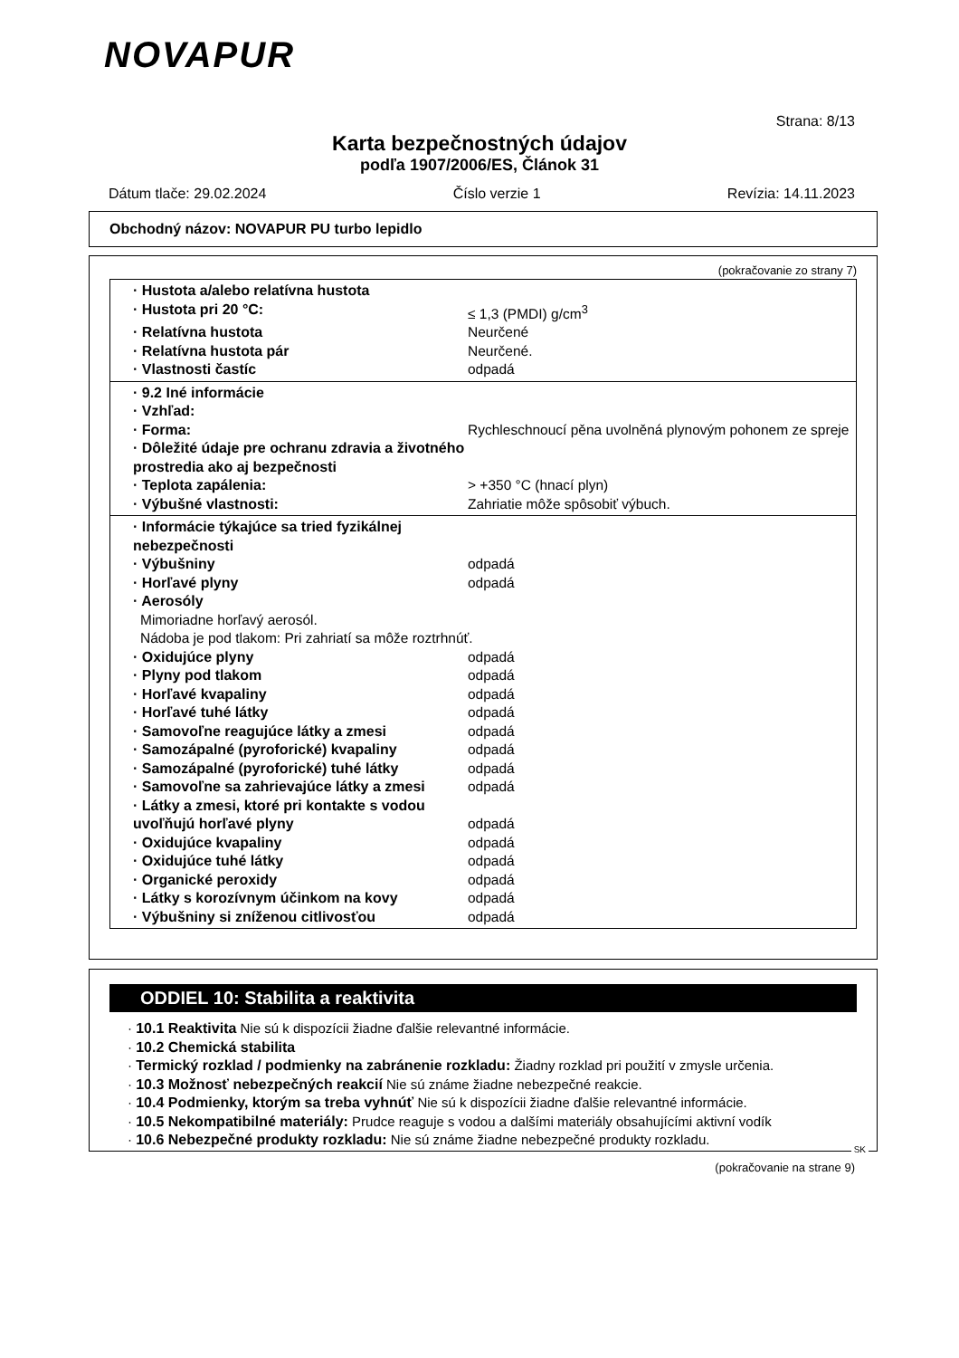NOVAPUR
Strana: 8/13
Karta bezpečnostných údajov
podľa 1907/2006/ES, Článok 31
Dátum tlače: 29.02.2024 Číslo verzie 1 Revízia: 14.11.2023
Obchodný názov: NOVAPUR PU turbo lepidlo
(pokračovanie zo strany 7)
· Hustota a/alebo relatívna hustota
· Hustota pri 20 °C: ≤ 1,3 (PMDI) g/cm<sup>3</sup>
· Relatívna hustota Neurčené
· Relatívna hustota pár Neurčené.
· Vlastnosti častíc odpadá
· 9.2 Iné informácie
· Vzhľad:
· Forma: Rychleschnoucí pěna uvolněná plynovým pohonem ze spreje
· Dôležité údaje pre ochranu zdravia a životného prostredia ako aj bezpečnosti
· Teplota zapálenia: > +350 °C (hnací plyn)
· Výbušné vlastnosti: Zahriatie môže spôsobiť výbuch.
· Informácie týkajúce sa tried fyzikálnej nebezpečnosti
· Výbušniny odpadá
· Horľavé plyny odpadá
· Aerosóly
Mimoriadne horľavý aerosól.
Nádoba je pod tlakom: Pri zahriatí sa môže roztrhnúť.
· Oxidujúce plyny odpadá
· Plyny pod tlakom odpadá
· Horľavé kvapaliny odpadá
· Horľavé tuhé látky odpadá
· Samovoľne reagujúce látky a zmesi odpadá
· Samozápalné (pyroforické) kvapaliny odpadá
· Samozápalné (pyroforické) tuhé látky odpadá
· Samovoľne sa zahrievajúce látky a zmesi
odpadá
· Látky a zmesi, ktoré pri kontakte s vodou uvoľňujú horľavé plyny
odpadá
· Oxidujúce kvapaliny odpadá
· Oxidujúce tuhé látky odpadá
· Organické peroxidy odpadá
· Látky s korozívnym účinkom na kovy odpadá
· Výbušniny si zníženou citlivosťou odpadá
ODDIEL 10: Stabilita a reaktivita
· 10.1 Reaktivita Nie sú k dispozícii žiadne ďalšie relevantné informácie.
· 10.2 Chemická stabilita
· Termický rozklad / podmienky na zabránenie rozkladu: Žiadny rozklad pri použití v zmysle určenia.
· 10.3 Možnosť nebezpečných reakcií Nie sú známe žiadne nebezpečné reakcie.
· 10.4 Podmienky, ktorým sa treba vyhnúť Nie sú k dispozícii žiadne ďalšie relevantné informácie.
· 10.5 Nekompatibilné materiály: Prudce reaguje s vodou a dalšími materiály obsahujícími aktivní vodík
· 10.6 Nebezpečné produkty rozkladu: Nie sú známe žiadne nebezpečné produkty rozkladu.
SK
(pokračovanie na strane 9)